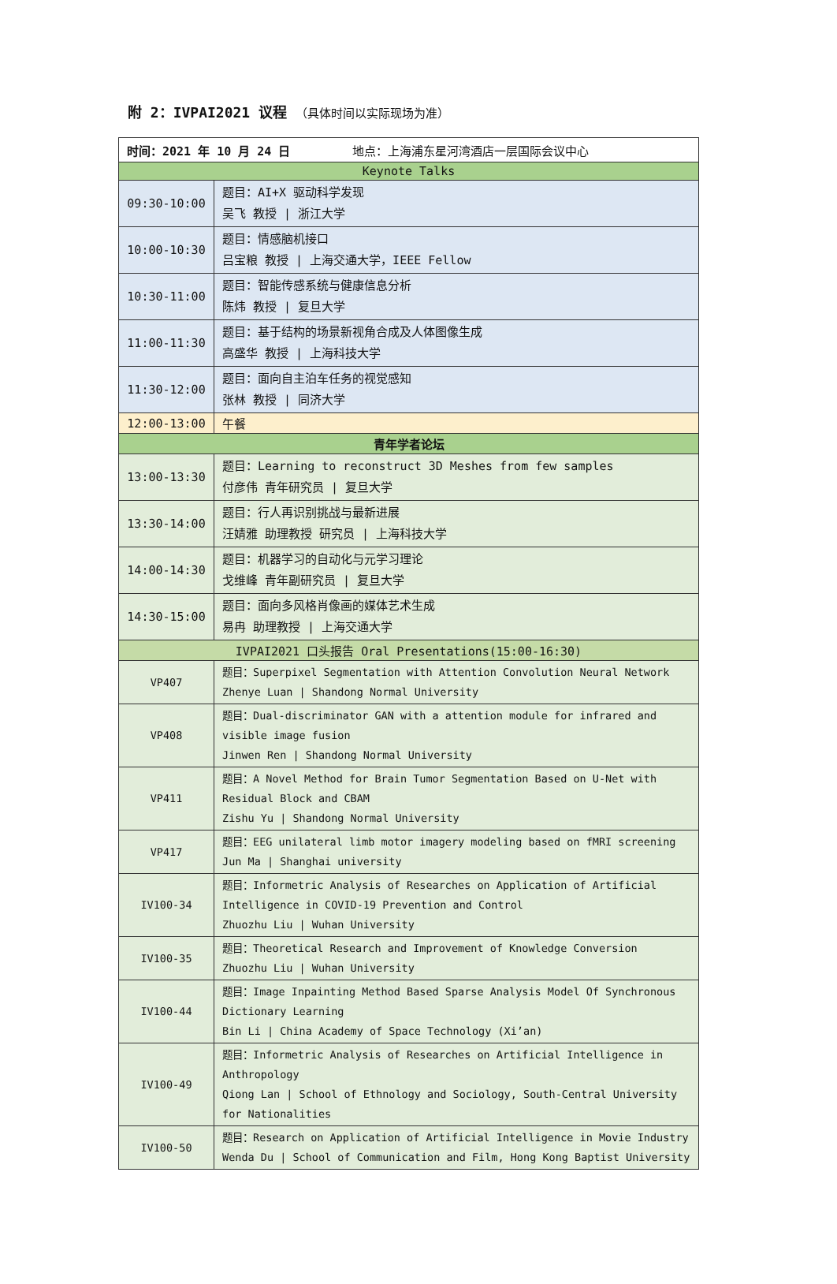附 2：IVPAI2021 议程 （具体时间以实际现场为准）
| 时间：2021 年 10 月 24 日 地点：上海浦东星河湾酒店一层国际会议中心 | |
| Keynote Talks | |
| 09:30-10:00 | 题目：AI+X 驱动科学发现 吴飞 教授 / 浙江大学 |
| 10:00-10:30 | 题目：情感脑机接口 吕宝粮 教授 / 上海交通大学，IEEE Fellow |
| 10:30-11:00 | 题目：智能传感系统与健康信息分析 陈炜 教授 / 复旦大学 |
| 11:00-11:30 | 题目：基于结构的场景新视角合成及人体图像生成 高盛华 教授 / 上海科技大学 |
| 11:30-12:00 | 题目：面向自主泊车任务的视觉感知 张林 教授 / 同济大学 |
| 12:00-13:00 | 午餐 |
| 青年学者论坛 | |
| 13:00-13:30 | 题目：Learning to reconstruct 3D Meshes from few samples 付彦伟 青年研究员 / 复旦大学 |
| 13:30-14:00 | 题目：行人再识别挑战与最新进展 汪婧雅 助理教授 研究员 / 上海科技大学 |
| 14:00-14:30 | 题目：机器学习的自动化与元学习理论 戈维峰 青年副研究员 / 复旦大学 |
| 14:30-15:00 | 题目：面向多风格肖像画的媒体艺术生成 易冉 助理教授 / 上海交通大学 |
| IVPAI2021 口头报告 Oral Presentations(15:00-16:30) | |
| VP407 | 题目：Superpixel Segmentation with Attention Convolution Neural Network Zhenye Luan / Shandong Normal University |
| VP408 | 题目：Dual-discriminator GAN with a attention module for infrared and visible image fusion Jinwen Ren / Shandong Normal University |
| VP411 | 题目：A Novel Method for Brain Tumor Segmentation Based on U-Net with Residual Block and CBAM Zishu Yu / Shandong Normal University |
| VP417 | 题目：EEG unilateral limb motor imagery modeling based on fMRI screening Jun Ma / Shanghai university |
| IV100-34 | 题目：Informetric Analysis of Researches on Application of Artificial Intelligence in COVID-19 Prevention and Control Zhuozhu Liu / Wuhan University |
| IV100-35 | 题目：Theoretical Research and Improvement of Knowledge Conversion Zhuozhu Liu / Wuhan University |
| IV100-44 | 题目：Image Inpainting Method Based Sparse Analysis Model Of Synchronous Dictionary Learning Bin Li / China Academy of Space Technology (Xi’an) |
| IV100-49 | 题目：Informetric Analysis of Researches on Artificial Intelligence in Anthropology Qiong Lan / School of Ethnology and Sociology, South-Central University for Nationalities |
| IV100-50 | 题目：Research on Application of Artificial Intelligence in Movie Industry Wenda Du / School of Communication and Film, Hong Kong Baptist University |